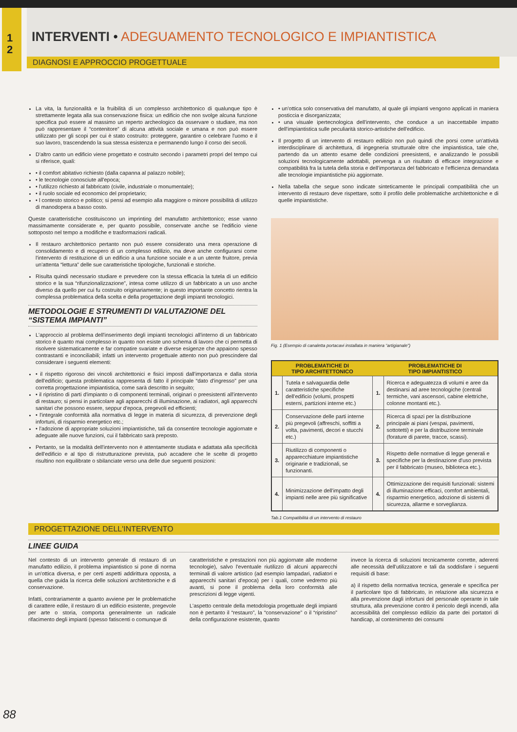1
2
INTERVENTI • ADEGUAMENTO TECNOLOGICO E IMPIANTISTICA
DIAGNOSI E APPROCCIO PROGETTUALE
La vita, la funzionalità e la fruibilità di un complesso architettonico di qualunque tipo è strettamente legata alla sua conservazione fisica: un edificio che non svolge alcuna funzione specifica può essere al massimo un reperto archeologico da osservare o studiare, ma non può rappresentare il “contenitore” di alcuna attività sociale e umana e non può essere utilizzato per gli scopi per cui è stato costruito: proteggere, garantire o celebrare l'uomo e il suo lavoro, trascendendo la sua stessa esistenza e permanendo lungo il corso dei secoli.
D'altro canto un edificio viene progettato e costruito secondo i parametri propri del tempo cui si riferisce, quali:
• il comfort abitativo richiesto (dalla capanna al palazzo nobile);
• le tecnologie conosciute all'epoca;
• l'utilizzo richiesto al fabbricato (civile, industriale o monumentale);
• il ruolo sociale ed economico del proprietario;
• l contesto storico e politico; si pensi ad esempio alla maggiore o minore possibilità di utilizzo di manodopera a basso costo.
Queste caratteristiche costituiscono un imprinting del manufatto architettonico; esse vanno massimamente considerate e, per quanto possibile, conservate anche se l'edificio viene sottoposto nel tempo a modifiche e trasformazioni radicali.
Il restauro architettonico pertanto non può essere considerato una mera operazione di consolidamento e di recupero di un complesso edilizio, ma deve anche configurarsi come l'intervento di restituzione di un edificio a una funzione sociale e a un utente fruitore, previa un'attenta “lettura” delle sue caratteristiche tipologiche, funzionali e storiche.
Risulta quindi necessario studiare e prevedere con la stessa efficacia la tutela di un edificio storico e la sua “rifunzionalizzazione”, intesa come utilizzo di un fabbricato a un uso anche diverso da quello per cui fu costruito originariamente; in questo importante concetto rientra la complessa problematica della scelta e della progettazione degli impianti tecnologici.
METODOLOGIE E STRUMENTI DI VALUTAZIONE DEL “SISTEMA IMPIANTI”
L'approccio al problema dell'inserimento degli impianti tecnologici all'interno di un fabbricato storico è quanto mai complesso in quanto non esiste uno schema di lavoro che ci permetta di risolvere sistematicamente e far compatire svariate e diverse esigenze che appaiono spesso contrastanti e inconciliabili; infatti un intervento progettuale attento non può prescindere dal considerare i seguenti elementi:
• il rispetto rigoroso dei vincoli architettonici e fisici imposti dall'importanza e dalla storia dell'edificio; questa problematica rappresenta di fatto il principale “dato d'ingresso” per una corretta progettazione impiantistica, come sarà descritto in seguito;
• il ripristino di parti d'impianto o di componenti terminali, originari o preesistenti all'intervento di restauro; si pensi in particolare agli apparecchi di illuminazione, ai radiatori, agli apparecchi sanitari che possono essere, seppur d'epoca, pregevoli ed efficienti;
• l'integrale conformità alla normativa di legge in materia di sicurezza, di prevenzione degli infortuni, di risparmio energetico etc.;
• l'adozione di appropriate soluzioni impiantistiche, tali da consentire tecnologie aggiornate e adeguate alle nuove funzioni, cui il fabbricato sarà preposto.
Pertanto, se la modalità dell'intervento non è attentamente studiata e adattata alla specificità dell'edificio e al tipo di ristrutturazione prevista, può accadere che le scelte di progetto risultino non equilibrate o sbilanciate verso una delle due seguenti posizioni:
• un'ottica solo conservativa del manufatto, al quale gli impianti vengono applicati in maniera posticcia e disorganizzata;
• una visuale ipertecnologica dell'intervento, che conduce a un inaccettabile impatto dell'impiantistica sulle peculiarità storico-artistiche dell'edificio.
Il progetto di un intervento di restauro edilizio non può quindi che porsi come un'attività interdisciplinare di architettura, di ingegneria strutturale oltre che impiantistica, tale che, partendo da un attento esame delle condizioni preesistenti, e analizzando le possibili soluzioni tecnologicamente adottabili, pervenga a un risultato di efficace integrazione e compatibilità fra la tutela della storia e dell'importanza del fabbricato e l'efficienza demandata alle tecnologie impiantistiche più aggiornate.
Nella tabella che segue sono indicate sinteticamente le principali compatibilità che un intervento di restauro deve rispettare, sotto il profilo delle problematiche architettoniche e di quelle impiantistiche.
Fig. 1 (Esempio di canaletta portacavi installata in maniera “artigianale”)
| PROBLEMATICHE DI TIPO ARCHITETTONICO | | PROBLEMATICHE DI TIPO IMPIANTISTICO | |
| --- | --- | --- | --- |
| 1. | Tutela e salvaguardia delle caratteristiche specifiche dell'edificio (volumi, prospetti esterni, partizioni interne etc.) | 1. | Ricerca e adeguatezza di volumi e aree da destinarsi ad aree tecnologiche (centrali termiche, vani ascensori, cabine elettriche, colonne montanti etc.). |
| 2. | Conservazione delle parti interne più pregevoli (affreschi, soffitti a volta, pavimenti, decori e stucchi etc.) | 2. | Ricerca di spazi per la distribuzione principale ai piani (vespai, pavimenti, sottotetti) e per la distribuzione terminale (forature di parete, tracce, scassi). |
| 3. | Riutilizzo di componenti o apparecchiature impiantistiche originarie e tradizionali, se funzionanti. | 3. | Rispetto delle normative di legge generali e specifiche per la destinazione d'uso prevista per il fabbricato (museo, biblioteca etc.). |
| 4. | Minimizzazione dell'impatto degli impianti nelle aree più significative | 4. | Ottimizzazione dei requisiti funzionali: sistemi di illuminazione efficaci, comfort ambientali, risparmio energetico, adozione di sistemi di sicurezza, allarme e sorveglianza. |
Tab.1 Compatibilità di un intervento di restauro
PROGETTAZIONE DELL'INTERVENTO
LINEE GUIDA
Nel contesto di un intervento generale di restauro di un manufatto edilizio, il problema impiantistico si pone di norma in un'ottica diversa, e per certi aspetti addirittura opposta, a quella che guida la ricerca delle soluzioni architettoniche e di conservazione.
Infatti, contrariamente a quanto avviene per le problematiche di carattere edile, il restauro di un edificio esistente, pregevole per arte o storia, comporta generalmente un radicale rifacimento degli impianti (spesso fatiscenti o comunque di
caratteristiche e prestazioni non più aggiornate alle moderne tecnologie), salvo l'eventuale riutilizzo di alcuni apparecchi terminali di valore artistico (ad esempio lampadari, radiatori e apparecchi sanitari d'epoca) per i quali, come vedremo più avanti, si pone il problema della loro conformità alle prescrizioni di legge vigenti.
L'aspetto centrale della metodologia progettuale degli impianti non è pertanto il “restauro”, la “conservazione” o il “ripristino” della configurazione esistente, quanto
invece la ricerca di soluzioni tecnicamente corrette, aderenti alle necessità dell'utilizzatore e tali da soddisfare i seguenti requisiti di base:
a) il rispetto della normativa tecnica, generale e specifica per il particolare tipo di fabbricato, in relazione alla sicurezza e alla prevenzione dagli infortuni del personale operante in tale struttura, alla prevenzione contro il pericolo degli incendi, alla accessibilità del complesso edilizio da parte dei portatori di handicap, al contenimento dei consumi
88